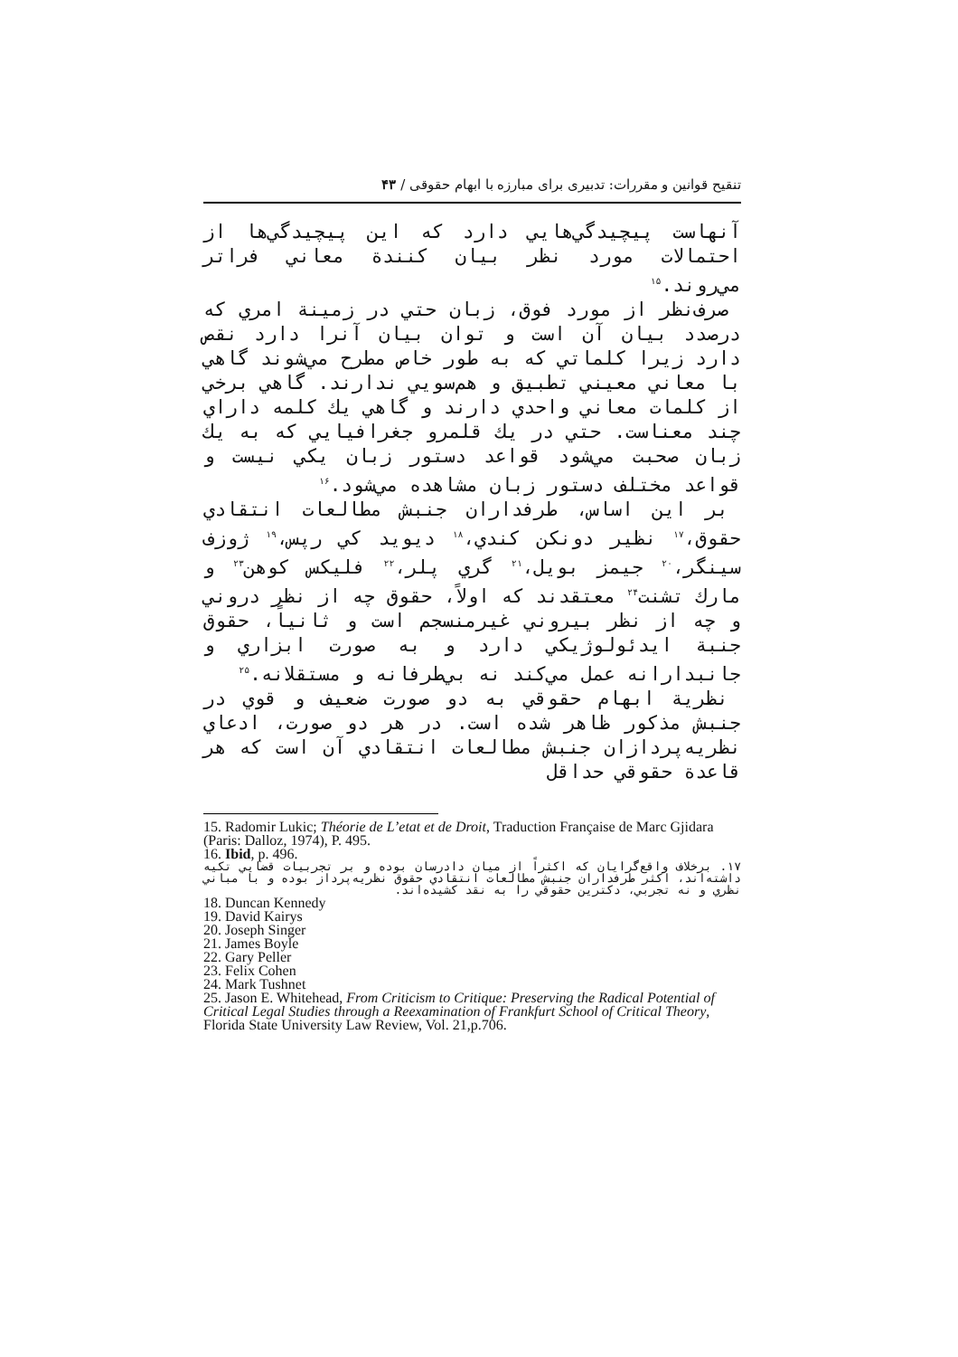تنقیح قوانین و مقررات: تدبیری برای مبارزه با ابهام حقوقی / ۴۳
آنهاست پيچيدگي‌هايي دارد كه اين پيچيدگي‌ها از احتمالات مورد نظر بيان كنندة معاني فراتر مي‌روند.<sup>۱۵</sup>
صرف‌نظر از مورد فوق، زبان حتي در زمينة امري كه درصدد بيان آن است و توان بيان آنرا دارد نقص دارد زيرا كلماتي كه به طور خاص مطرح مي‌شوند گاهي با معاني معيني تطبيق و هم‌سويي ندارند. گاهي برخي از كلمات معاني واحدي دارند و گاهي يك كلمه داراي چند معناست. حتي در يك قلمرو جغرافيايي كه به يك زبان صحبت مي‌شود قواعد دستور زبان يكي نيست و قواعد مختلف دستور زبان مشاهده مي‌شود.<sup>۱۶</sup>
بر اين اساس، طرفداران جنبش مطالعات انتقادي حقوق،<sup>۱۷</sup> نظير دونكن كندي،<sup>۱۸</sup> ديويد كي رپس،<sup>۱۹</sup> ژوزف سينگر،<sup>۲۰</sup> جيمز بويل،<sup>۲۱</sup> گري پلر،<sup>۲۲</sup> فليكس كوهن<sup>۲۳</sup> و مارك تشنت<sup>۲۴</sup> معتقدند كه اولاً، حقوق چه از نظر دروني و چه از نظر بيروني غيرمنسجم است و ثانياً، حقوق جنبة ايدئولوژيكي دارد و به صورت ابزاري و جانبدارانه عمل مي‌كند نه بي‌طرفانه و مستقلانه.<sup>۲۵</sup>
نظرية ابهام حقوقي به دو صورت ضعيف و قوي در جنبش مذكور ظاهر شده است. در هر دو صورت، ادعاي نظريه‌پردازان جنبش مطالعات انتقادي آن است كه هر قاعدة حقوقي حداقل
15. Radomir Lukic; Théorie de L’etat et de Droit, Traduction Française de Marc Gjidara (Paris: Dalloz, 1974), P. 495.
16. Ibid, p. 496.
۱۷. برخلاف واقع‌گرايان كه اكثراً از ميان دادرسان بوده و بر تجربيات قضايي تكيه داشته‌اند، اكثر طرفداران جنبش مطالعات انتقادي حقوق نظريه‌پرداز بوده و با مباني نظري و نه تجربي، دكترين حقوقي را به نقد كشيده‌اند.
18. Duncan Kennedy
19. David Kairys
20. Joseph Singer
21. James Boyle
22. Gary Peller
23. Felix Cohen
24. Mark Tushnet
25. Jason E. Whitehead, From Criticism to Critique: Preserving the Radical Potential of Critical Legal Studies through a Reexamination of Frankfurt School of Critical Theory, Florida State University Law Review, Vol. 21,p.706.